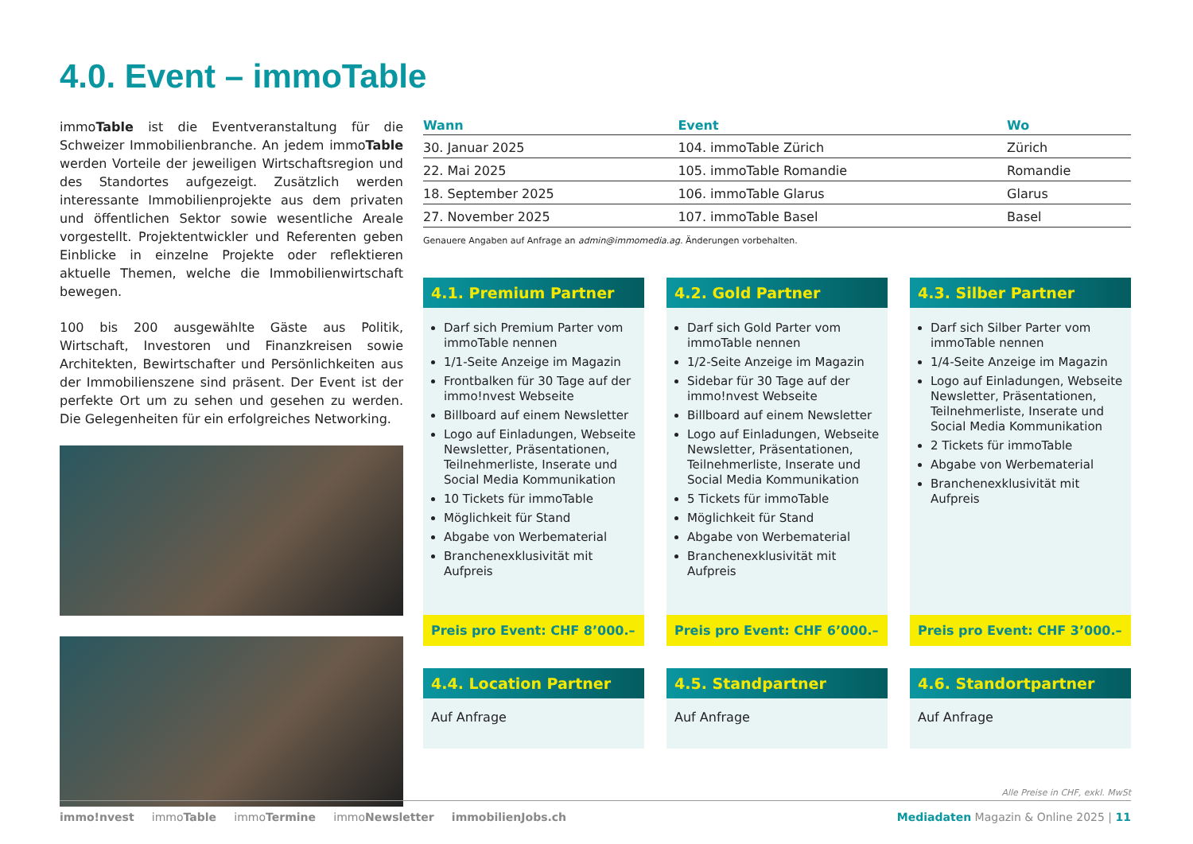4.0. Event – immoTable
immoTable ist die Eventveranstaltung für die Schweizer Immobilienbranche. An jedem immoTable werden Vorteile der jeweiligen Wirtschaftsregion und des Standortes aufgezeigt. Zusätzlich werden interessante Immobilienprojekte aus dem privaten und öffentlichen Sektor sowie wesentliche Areale vorgestellt. Projektentwickler und Referenten geben Einblicke in einzelne Projekte oder reflektieren aktuelle Themen, welche die Immobilienwirtschaft bewegen.
100 bis 200 ausgewählte Gäste aus Politik, Wirtschaft, Investoren und Finanzkreisen sowie Architekten, Bewirtschafter und Persönlichkeiten aus der Immobilienszene sind präsent. Der Event ist der perfekte Ort um zu sehen und gesehen zu werden. Die Gelegenheiten für ein erfolgreiches Networking.
| Wann | Event | Wo |
| --- | --- | --- |
| 30. Januar 2025 | 104. immoTable Zürich | Zürich |
| 22. Mai 2025 | 105. immoTable Romandie | Romandie |
| 18. September 2025 | 106. immoTable Glarus | Glarus |
| 27. November 2025 | 107. immoTable Basel | Basel |
Genauere Angaben auf Anfrage an admin@immomedia.ag. Änderungen vorbehalten.
4.1. Premium Partner
Darf sich Premium Parter vom immoTable nennen
1/1-Seite Anzeige im Magazin
Frontbalken für 30 Tage auf der immo!nvest Webseite
Billboard auf einem Newsletter
Logo auf Einladungen, Webseite Newsletter, Präsentationen, Teilnehmerliste, Inserate und Social Media Kommunikation
10 Tickets für immoTable
Möglichkeit für Stand
Abgabe von Werbematerial
Branchenexklusivität mit Aufpreis
Preis pro Event: CHF 8’000.–
4.2. Gold Partner
Darf sich Gold Parter vom immoTable nennen
1/2-Seite Anzeige im Magazin
Sidebar für 30 Tage auf der immo!nvest Webseite
Billboard auf einem Newsletter
Logo auf Einladungen, Webseite Newsletter, Präsentationen, Teilnehmerliste, Inserate und Social Media Kommunikation
5 Tickets für immoTable
Möglichkeit für Stand
Abgabe von Werbematerial
Branchenexklusivität mit Aufpreis
Preis pro Event: CHF 6’000.–
4.3. Silber Partner
Darf sich Silber Parter vom immoTable nennen
1/4-Seite Anzeige im Magazin
Logo auf Einladungen, Webseite Newsletter, Präsentationen, Teilnehmerliste, Inserate und Social Media Kommunikation
2 Tickets für immoTable
Abgabe von Werbematerial
Branchenexklusivität mit Aufpreis
Preis pro Event: CHF 3’000.–
4.4. Location Partner
Auf Anfrage
4.5. Standpartner
Auf Anfrage
4.6. Standortpartner
Auf Anfrage
Alle Preise in CHF, exkl. MwSt
immo!nvest immoTable immoTermine immoNewsletter immobilienJobs.ch Mediadaten Magazin & Online 2025 | 11